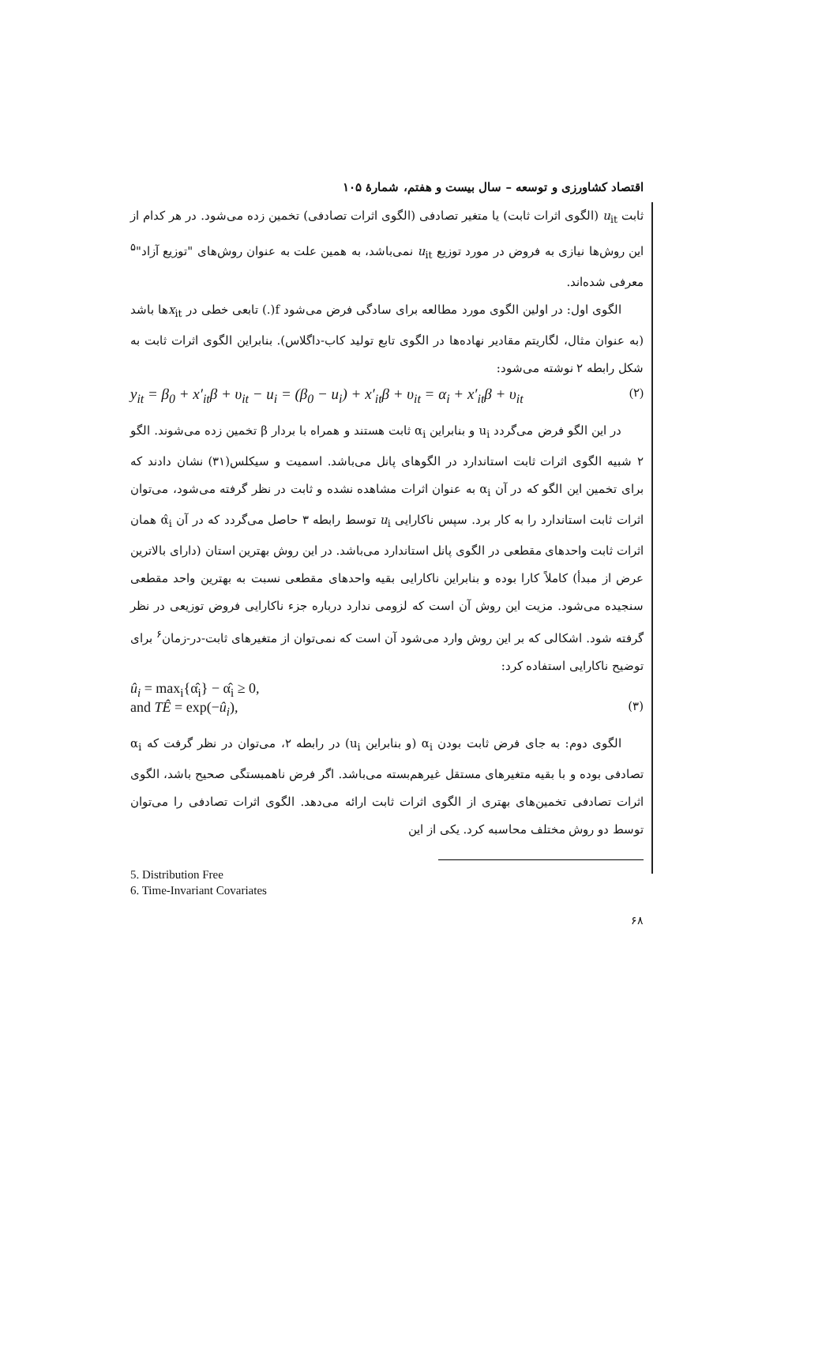اقتصاد کشاورزی و توسعه – سال بیست و هفتم، شمارهٔ ۱۰۵
ثابت u<sub>it</sub> (الگوی اثرات ثابت) یا متغیر تصادفی (الگوی اثرات تصادفی) تخمین زده می‌شود. در هر کدام از این روش‌ها نیازی به فروض در مورد توزیع u<sub>it</sub> نمی‌باشد، به همین علت به عنوان روش‌های "توزیع آزاد"<sup>۵</sup> معرفی شده‌اند.
الگوی اول: در اولین الگوی مورد مطالعه برای سادگی فرض می‌شود f(.) تابعی خطی در x<sub>it</sub>ها باشد (به عنوان مثال، لگاریتم مقادیر نهاده‌ها در الگوی تابع تولید کاب-داگلاس). بنابراین الگوی اثرات ثابت به شکل رابطه ۲ نوشته می‌شود:
y<sub>it</sub> = β<sub>0</sub> + x′<sub>it</sub>β + υ<sub>it</sub> − u<sub>i</sub> = (β<sub>0</sub> − u<sub>i</sub>) + x′<sub>it</sub>β + υ<sub>it</sub> = α<sub>i</sub> + x′<sub>it</sub>β + υ<sub>it</sub> (۲)
در این الگو فرض می‌گردد u<sub>i</sub> و بنابراین α<sub>i</sub> ثابت هستند و همراه با بردار β تخمین زده می‌شوند. الگو ۲ شبیه الگوی اثرات ثابت استاندارد در الگوهای پانل می‌باشد. اسمیت و سیکلس(۳۱) نشان دادند که برای تخمین این الگو که در آن α<sub>i</sub> به عنوان اثرات مشاهده نشده و ثابت در نظر گرفته می‌شود، می‌توان اثرات ثابت استاندارد را به کار برد. سپس ناکارایی u<sub>i</sub> توسط رابطه ۳ حاصل می‌گردد که در آن α̂<sub>i</sub> همان اثرات ثابت واحدهای مقطعی در الگوی پانل استاندارد می‌باشد. در این روش بهترین استان (دارای بالاترین عرض از مبدأ) کاملاً کارا بوده و بنابراین ناکارایی بقیه واحدهای مقطعی نسبت به بهترین واحد مقطعی سنجیده می‌شود. مزیت این روش آن است که لزومی ندارد درباره جزء ناکارایی فروض توزیعی در نظر گرفته شود. اشکالی که بر این روش وارد می‌شود آن است که نمی‌توان از متغیرهای ثابت-در-زمان<sup>۶</sup> برای توضیح ناکارایی استفاده کرد:
û<sub>i</sub> = max<sub>i</sub>{α̂<sub>i</sub>} − α̂<sub>i</sub> ≥ 0,
and TÊ = exp(−û<sub>i</sub>), (۳)
الگوی دوم: به جای فرض ثابت بودن α<sub>i</sub> (و بنابراین u<sub>i</sub>) در رابطه ۲، می‌توان در نظر گرفت که α<sub>i</sub> تصادفی بوده و با بقیه متغیرهای مستقل غیرهم‌بسته می‌باشد. اگر فرض ناهمبستگی صحیح باشد، الگوی اثرات تصادفی تخمین‌های بهتری از الگوی اثرات ثابت ارائه می‌دهد. الگوی اثرات تصادفی را می‌توان توسط دو روش مختلف محاسبه کرد. یکی از این
5. Distribution Free
6. Time-Invariant Covariates
۶۸